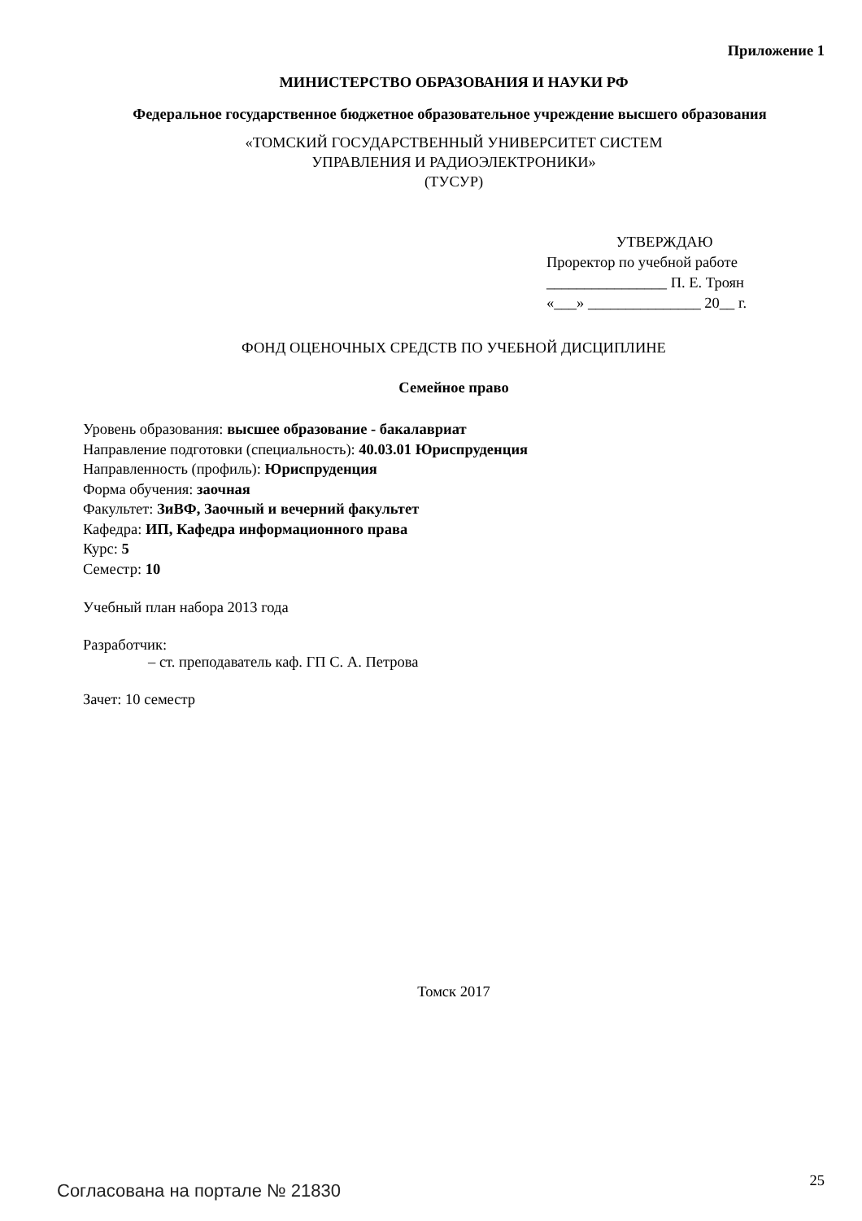Приложение 1
МИНИСТЕРСТВО ОБРАЗОВАНИЯ И НАУКИ РФ
Федеральное государственное бюджетное образовательное учреждение высшего образования
«ТОМСКИЙ ГОСУДАРСТВЕННЫЙ УНИВЕРСИТЕТ СИСТЕМ
УПРАВЛЕНИЯ И РАДИОЭЛЕКТРОНИКИ»
(ТУСУР)
УТВЕРЖДАЮ
Проректор по учебной работе
________________ П. Е. Троян
«___» _______________ 20__ г.
ФОНД ОЦЕНОЧНЫХ СРЕДСТВ ПО УЧЕБНОЙ ДИСЦИПЛИНЕ
Семейное право
Уровень образования: высшее образование - бакалавриат
Направление подготовки (специальность): 40.03.01 Юриспруденция
Направленность (профиль): Юриспруденция
Форма обучения: заочная
Факультет: ЗиВФ, Заочный и вечерний факультет
Кафедра: ИП, Кафедра информационного права
Курс: 5
Семестр: 10
Учебный план набора 2013 года
Разработчик:
– ст. преподаватель каф. ГП С. А. Петрова
Зачет: 10 семестр
Томск 2017
Согласована на портале № 21830 25